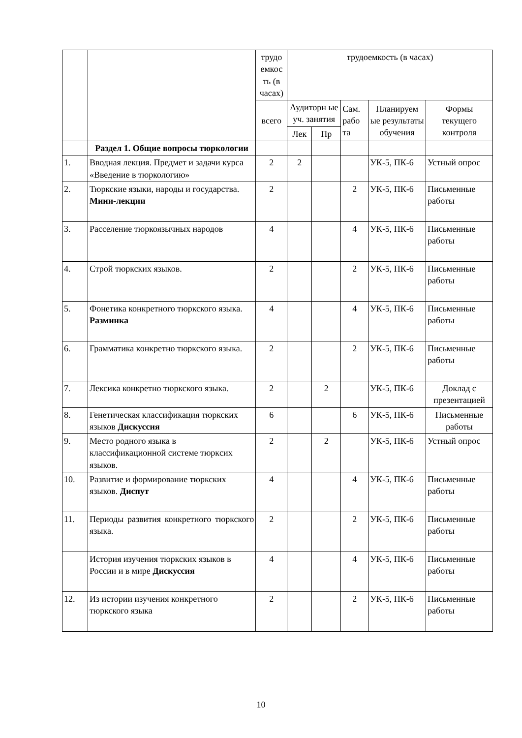| | | трудо емкос ть (в часах) | трудоемкость (в часах) | | | | |
| --- | --- | --- | --- | --- | --- | --- | --- |
| | | всего | Аудиторн ые уч. занятия | | Сам. рабо та | Планируем ые результаты обучения | Формы текущего контроля |
| | | | Лек | Пр | | | |
| | Раздел 1. Общие вопросы тюркологии | | | | | | |
| 1. | Вводная лекция. Предмет и задачи курса «Введение в тюркологию» | 2 | 2 | | | УК-5, ПК-6 | Устный опрос |
| 2. | Тюркские языки, народы и государства. Мини-лекции | 2 | | | 2 | УК-5, ПК-6 | Письменные работы |
| 3. | Расселение тюркоязычных народов | 4 | | | 4 | УК-5, ПК-6 | Письменные работы |
| 4. | Строй тюркских языков. | 2 | | | 2 | УК-5, ПК-6 | Письменные работы |
| 5. | Фонетика конкретного тюркского языка. Разминка | 4 | | | 4 | УК-5, ПК-6 | Письменные работы |
| 6. | Грамматика конкретно тюркского языка. | 2 | | | 2 | УК-5, ПК-6 | Письменные работы |
| 7. | Лексика конкретно тюркского языка. | 2 | | 2 | | УК-5, ПК-6 | Доклад с презентацией |
| 8. | Генетическая классификация тюркских языков Дискуссия | 6 | | | 6 | УК-5, ПК-6 | Письменные работы |
| 9. | Место родного языка в классификационной системе тюркcих языков. | 2 | | 2 | | УК-5, ПК-6 | Устный опрос |
| 10. | Развитие и формирование тюркских языков. Диспут | 4 | | | 4 | УК-5, ПК-6 | Письменные работы |
| 11. | Периоды развития конкретного тюркского языка. | 2 | | | 2 | УК-5, ПК-6 | Письменные работы |
| | История изучения тюркских языков в России и в мире Дискуссия | 4 | | | 4 | УК-5, ПК-6 | Письменные работы |
| 12. | Из истории изучения конкретного тюркского языка | 2 | | | 2 | УК-5, ПК-6 | Письменные работы |
10